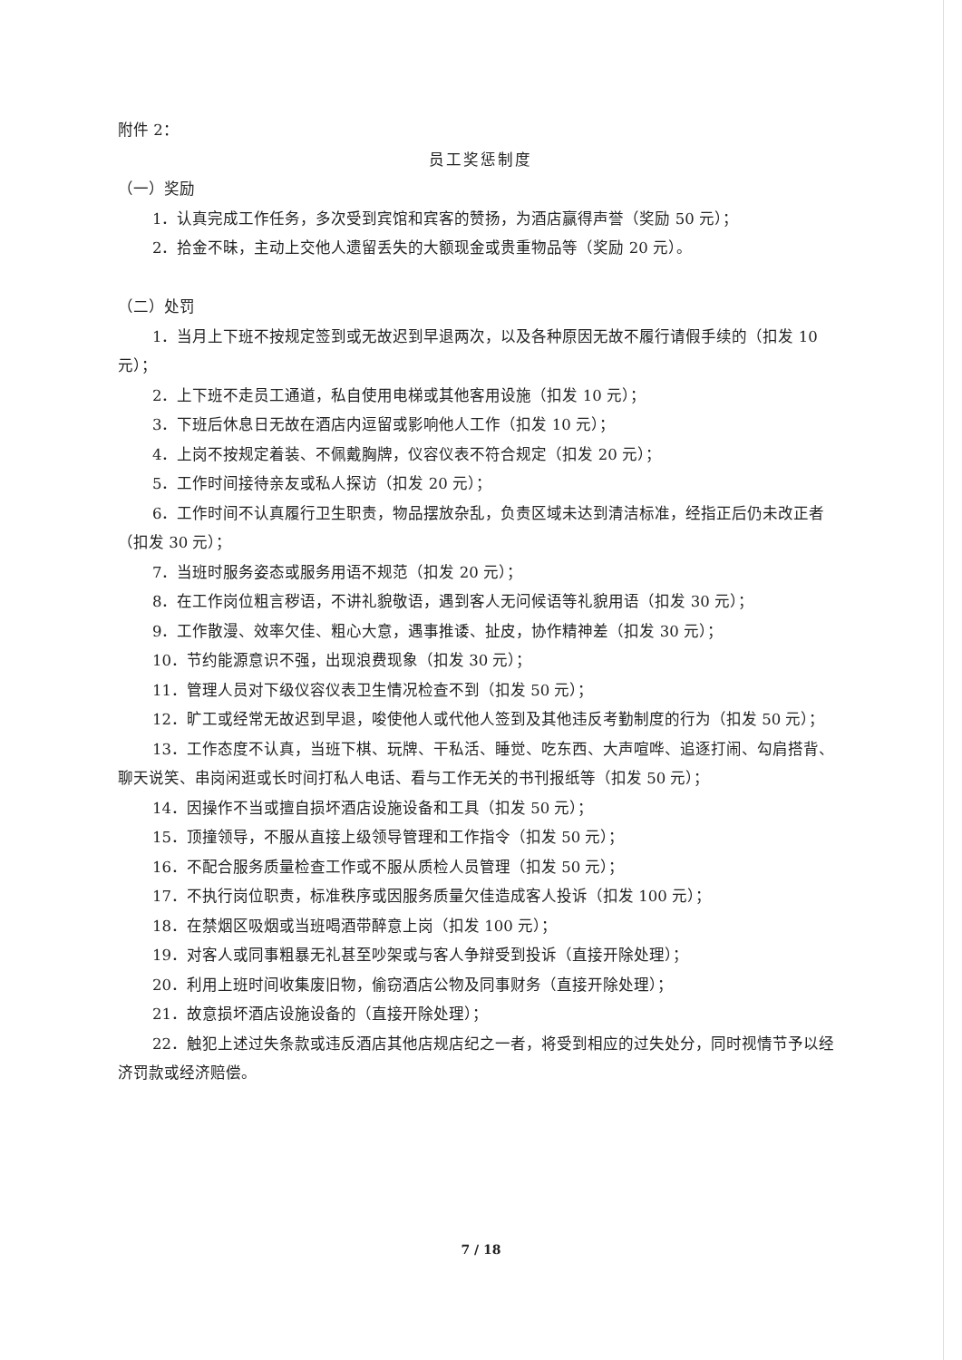附件 2：
员工奖惩制度
（一）奖励
1．认真完成工作任务，多次受到宾馆和宾客的赞扬，为酒店赢得声誉（奖励 50 元）；
2．拾金不昧，主动上交他人遗留丢失的大额现金或贵重物品等（奖励 20 元）。
（二）处罚
1．当月上下班不按规定签到或无故迟到早退两次，以及各种原因无故不履行请假手续的（扣发 10 元）；
2．上下班不走员工通道，私自使用电梯或其他客用设施（扣发 10 元）；
3．下班后休息日无故在酒店内逗留或影响他人工作（扣发 10 元）；
4．上岗不按规定着装、不佩戴胸牌，仪容仪表不符合规定（扣发 20 元）；
5．工作时间接待亲友或私人探访（扣发 20 元）；
6．工作时间不认真履行卫生职责，物品摆放杂乱，负责区域未达到清洁标准，经指正后仍未改正者（扣发 30 元）；
7．当班时服务姿态或服务用语不规范（扣发 20 元）；
8．在工作岗位粗言秽语，不讲礼貌敬语，遇到客人无问候语等礼貌用语（扣发 30 元）；
9．工作散漫、效率欠佳、粗心大意，遇事推诿、扯皮，协作精神差（扣发 30 元）；
10．节约能源意识不强，出现浪费现象（扣发 30 元）；
11．管理人员对下级仪容仪表卫生情况检查不到（扣发 50 元）；
12．旷工或经常无故迟到早退，唆使他人或代他人签到及其他违反考勤制度的行为（扣发 50 元）；
13．工作态度不认真，当班下棋、玩牌、干私活、睡觉、吃东西、大声喧哗、追逐打闹、勾肩搭背、聊天说笑、串岗闲逛或长时间打私人电话、看与工作无关的书刊报纸等（扣发 50 元）；
14．因操作不当或擅自损坏酒店设施设备和工具（扣发 50 元）；
15．顶撞领导，不服从直接上级领导管理和工作指令（扣发 50 元）；
16．不配合服务质量检查工作或不服从质检人员管理（扣发 50 元）；
17．不执行岗位职责，标准秩序或因服务质量欠佳造成客人投诉（扣发 100 元）；
18．在禁烟区吸烟或当班喝酒带醉意上岗（扣发 100 元）；
19．对客人或同事粗暴无礼甚至吵架或与客人争辩受到投诉（直接开除处理）；
20．利用上班时间收集废旧物，偷窃酒店公物及同事财务（直接开除处理）；
21．故意损坏酒店设施设备的（直接开除处理）；
22．触犯上述过失条款或违反酒店其他店规店纪之一者，将受到相应的过失处分，同时视情节予以经济罚款或经济赔偿。
7 / 18